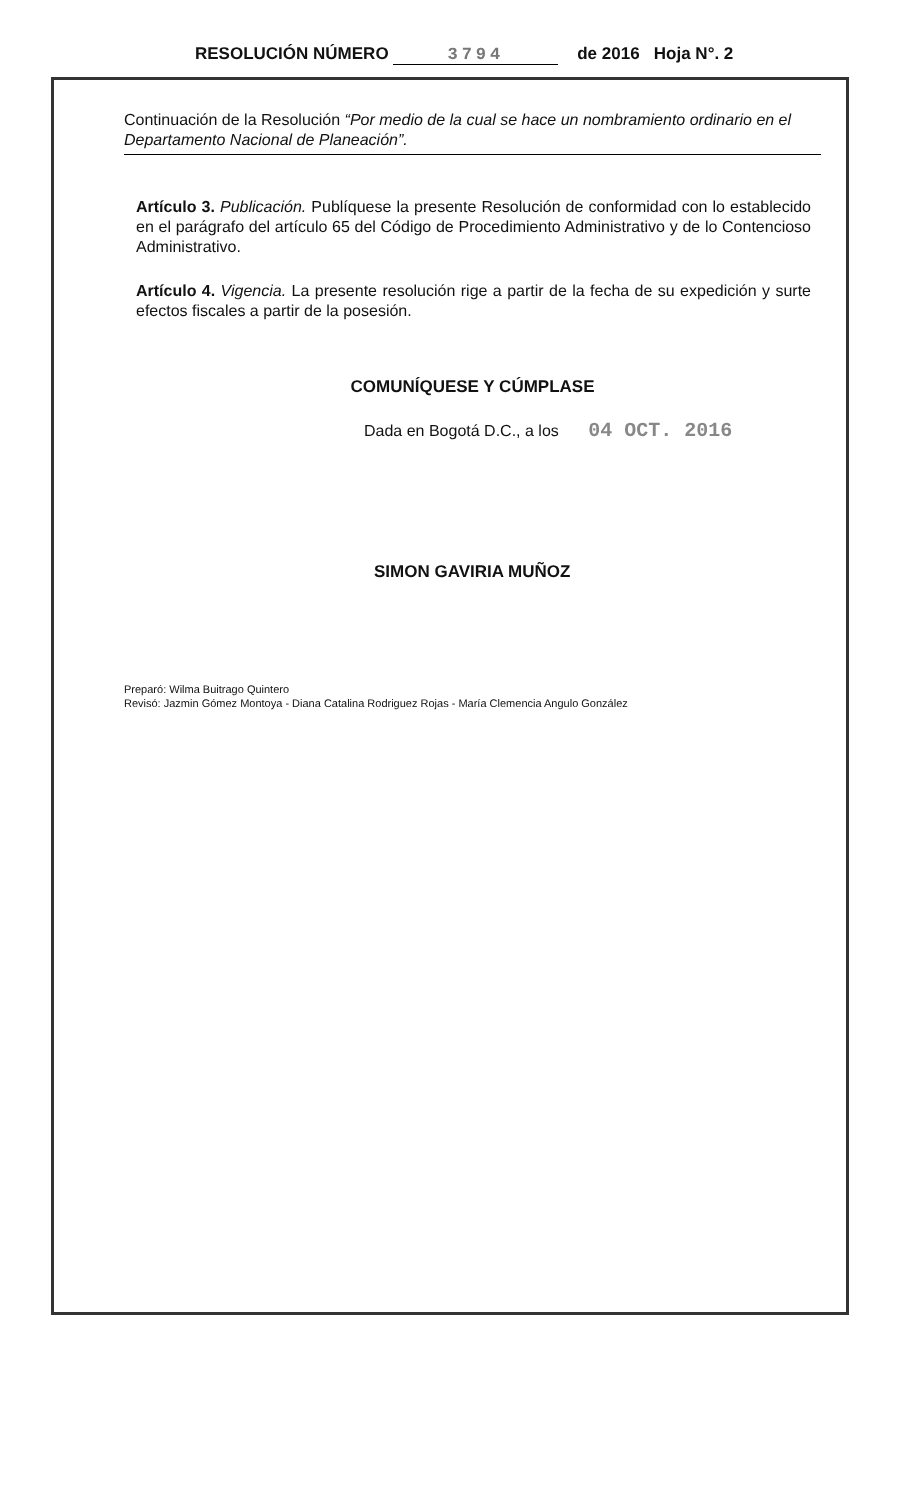RESOLUCIÓN NÚMERO 3794 de 2016 Hoja N°. 2
Continuación de la Resolución “Por medio de la cual se hace un nombramiento ordinario en el Departamento Nacional de Planeación”.
Artículo 3. Publicación. Publíquese la presente Resolución de conformidad con lo establecido en el parágrafo del artículo 65 del Código de Procedimiento Administrativo y de lo Contencioso Administrativo.
Artículo 4. Vigencia. La presente resolución rige a partir de la fecha de su expedición y surte efectos fiscales a partir de la posesión.
COMUNÍQUESE Y CÚMPLASE
Dada en Bogotá D.C., a los 04 OCT. 2016
SIMON GAVIRIA MUÑOZ
Preparó: Wilma Buitrago Quintero
Revisó: Jazmin Gómez Montoya - Diana Catalina Rodriguez Rojas - María Clemencia Angulo González